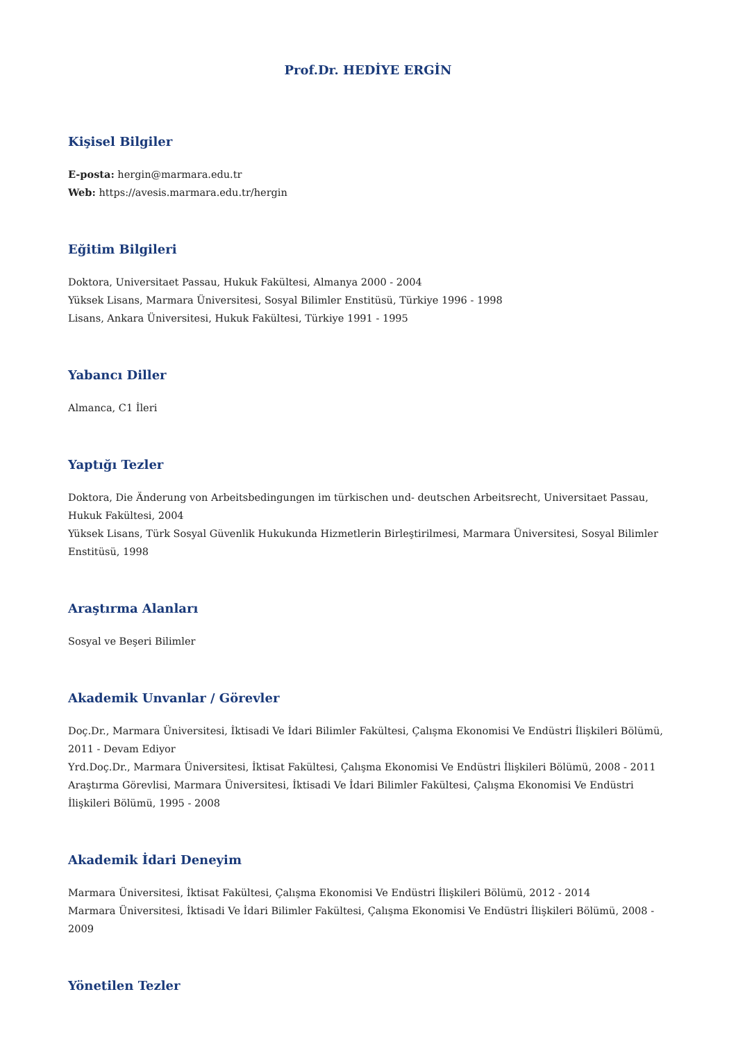Prof.Dr. HEDİYE ERGİN
Kişisel Bilgiler
E-posta: hergin@marmara.edu.tr
Web: https://avesis.marmara.edu.tr/hergin
Eğitim Bilgileri
Doktora, Universitaet Passau, Hukuk Fakültesi, Almanya 2000 - 2004
Yüksek Lisans, Marmara Üniversitesi, Sosyal Bilimler Enstitüsü, Türkiye 1996 - 1998
Lisans, Ankara Üniversitesi, Hukuk Fakültesi, Türkiye 1991 - 1995
Yabancı Diller
Almanca, C1 İleri
Yaptığı Tezler
Doktora, Die Änderung von Arbeitsbedingungen im türkischen und- deutschen Arbeitsrecht, Universitaet Passau, Hukuk Fakültesi, 2004
Yüksek Lisans, Türk Sosyal Güvenlik Hukukunda Hizmetlerin Birleştirilmesi, Marmara Üniversitesi, Sosyal Bilimler Enstitüsü, 1998
Araştırma Alanları
Sosyal ve Beşeri Bilimler
Akademik Unvanlar / Görevler
Doç.Dr., Marmara Üniversitesi, İktisadi Ve İdari Bilimler Fakültesi, Çalışma Ekonomisi Ve Endüstri İlişkileri Bölümü, 2011 - Devam Ediyor
Yrd.Doç.Dr., Marmara Üniversitesi, İktisat Fakültesi, Çalışma Ekonomisi Ve Endüstri İlişkileri Bölümü, 2008 - 2011
Araştırma Görevlisi, Marmara Üniversitesi, İktisadi Ve İdari Bilimler Fakültesi, Çalışma Ekonomisi Ve Endüstri İlişkileri Bölümü, 1995 - 2008
Akademik İdari Deneyim
Marmara Üniversitesi, İktisat Fakültesi, Çalışma Ekonomisi Ve Endüstri İlişkileri Bölümü, 2012 - 2014
Marmara Üniversitesi, İktisadi Ve İdari Bilimler Fakültesi, Çalışma Ekonomisi Ve Endüstri İlişkileri Bölümü, 2008 - 2009
Yönetilen Tezler